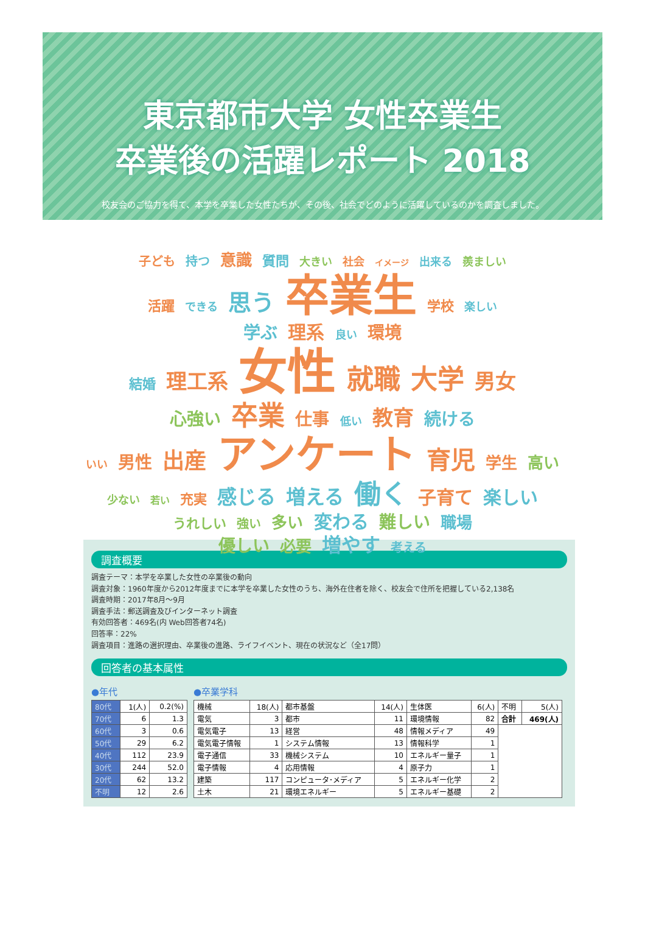東京都市大学 女性卒業生
卒業後の活躍レポート 2018
校友会のご協力を得て、本学を卒業した女性たちが、その後、社会でどのように活躍しているのかを調査しました。
子ども 持つ 意識 質問 大きい 社会 イメージ 出来る 羨ましい
活躍 できる 思う 卒業生 学校 楽しい
学ぶ 理系 良い 環境
結婚 理工系 女性 就職 大学 男女
心強い 卒業 仕事 低い 教育 続ける
いい 男性 出産 アンケート 育児 学生 高い
少ない 若い 充実 感じる 増える 働く 子育て 楽しい
うれしい 強い 多い 変わる 難しい 職場
優しい 必要 増やす 考える
調査概要
調査テーマ：本学を卒業した女性の卒業後の動向
調査対象：1960年度から2012年度までに本学を卒業した女性のうち、海外在住者を除く、校友会で住所を把握している2,138名
調査時期：2017年8月〜9月
調査手法：郵送調査及びインターネット調査
有効回答者：469名(内 Web回答者74名)
回答率：22%
調査項目：進路の選択理由、卒業後の進路、ライフイベント、現在の状況など（全17問）
回答者の基本属性
●年代
| 80代 | 1(人) | 0.2(%) |
| 70代 | 6 | 1.3 |
| 60代 | 3 | 0.6 |
| 50代 | 29 | 6.2 |
| 40代 | 112 | 23.9 |
| 30代 | 244 | 52.0 |
| 20代 | 62 | 13.2 |
| 不明 | 12 | 2.6 |
●卒業学科
| 機械 | 18(人) | 都市基盤 | 14(人) | 生体医 | 6(人) | 不明 | 5(人) |
| 電気 | 3 | 都市 | 11 | 環境情報 | 82 | 合計 | 469(人) |
| 電気電子 | 13 | 経営 | 48 | 情報メディア | 49 | | |
| 電気電子情報 | 1 | システム情報 | 13 | 情報科学 | 1 | | |
| 電子通信 | 33 | 機械システム | 10 | エネルギー量子 | 1 | | |
| 電子情報 | 4 | 応用情報 | 4 | 原子力 | 1 | | |
| 建築 | 117 | コンピュータ･メディア | 5 | エネルギー化学 | 2 | | |
| 土木 | 21 | 環境エネルギー | 5 | エネルギー基礎 | 2 | | |